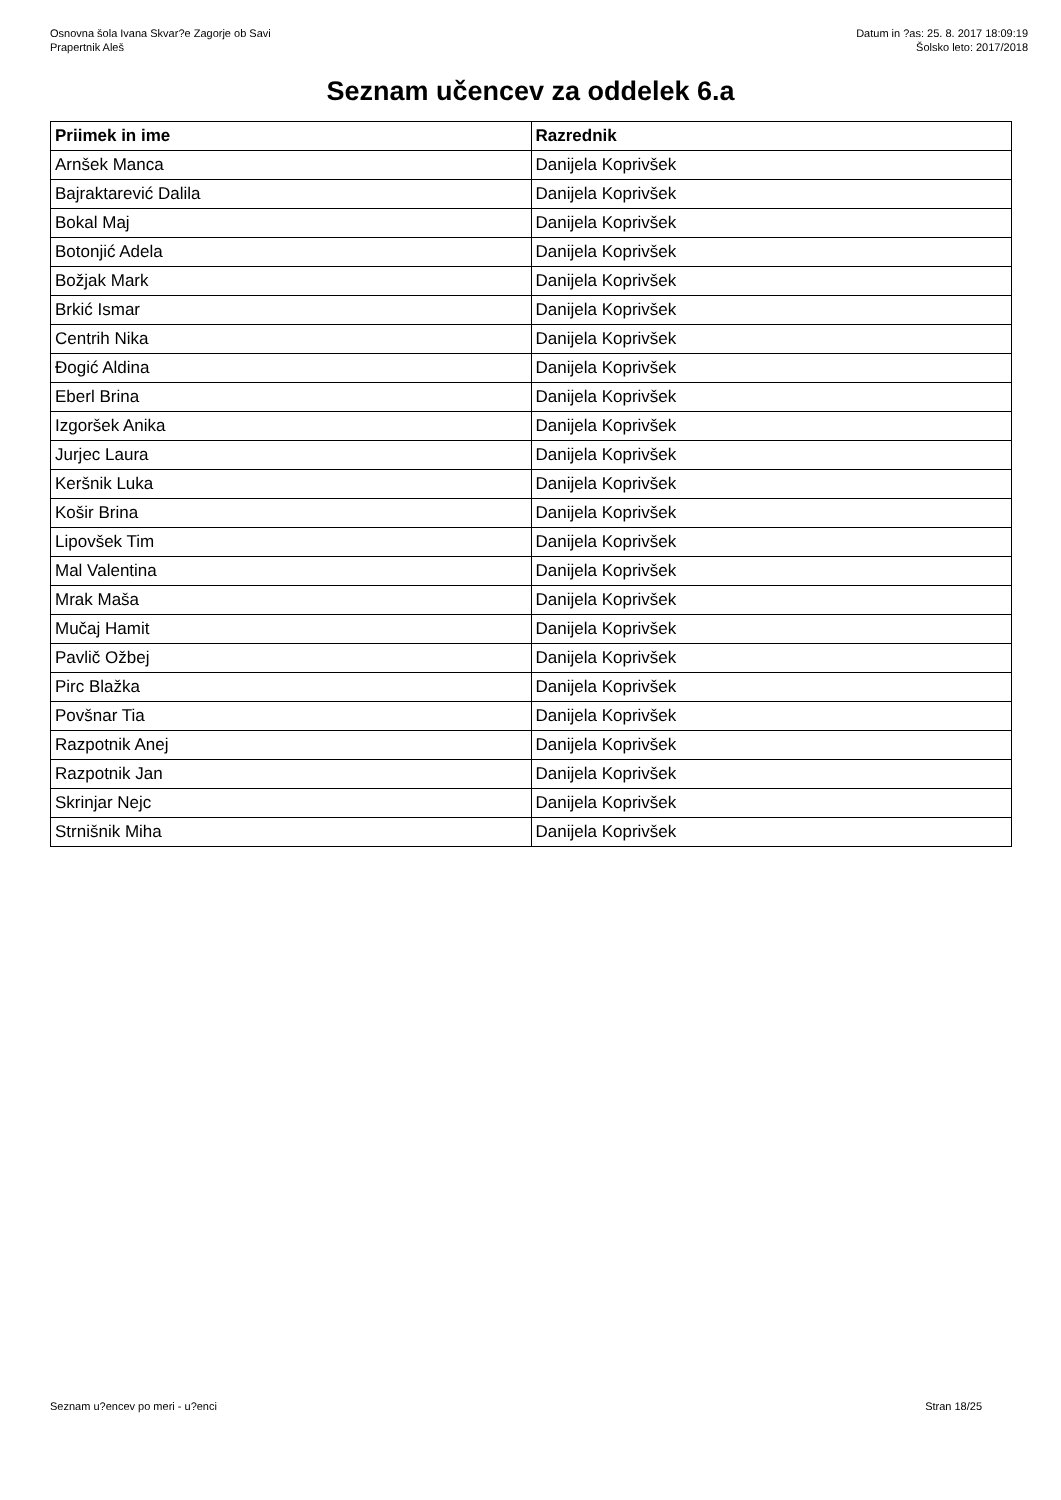Osnovna šola Ivana Skvar?e Zagorje ob Savi
Prapertnik Aleš
Datum in ?as: 25. 8. 2017 18:09:19
Šolsko leto: 2017/2018
Seznam učencev za oddelek 6.a
| Priimek in ime | Razrednik |
| --- | --- |
| Arnšek Manca | Danijela Koprivšek |
| Bajraktarević Dalila | Danijela Koprivšek |
| Bokal Maj | Danijela Koprivšek |
| Botonjić Adela | Danijela Koprivšek |
| Božjak Mark | Danijela Koprivšek |
| Brkić Ismar | Danijela Koprivšek |
| Centrih Nika | Danijela Koprivšek |
| Đogić Aldina | Danijela Koprivšek |
| Eberl Brina | Danijela Koprivšek |
| Izgoršek Anika | Danijela Koprivšek |
| Jurjec Laura | Danijela Koprivšek |
| Keršnik Luka | Danijela Koprivšek |
| Košir Brina | Danijela Koprivšek |
| Lipovšek Tim | Danijela Koprivšek |
| Mal Valentina | Danijela Koprivšek |
| Mrak Maša | Danijela Koprivšek |
| Mučaj Hamit | Danijela Koprivšek |
| Pavlič Ožbej | Danijela Koprivšek |
| Pirc Blažka | Danijela Koprivšek |
| Povšnar Tia | Danijela Koprivšek |
| Razpotnik Anej | Danijela Koprivšek |
| Razpotnik Jan | Danijela Koprivšek |
| Skrinjar Nejc | Danijela Koprivšek |
| Strnišnik Miha | Danijela Koprivšek |
Seznam u?encev po meri - u?enci Stran 18/25